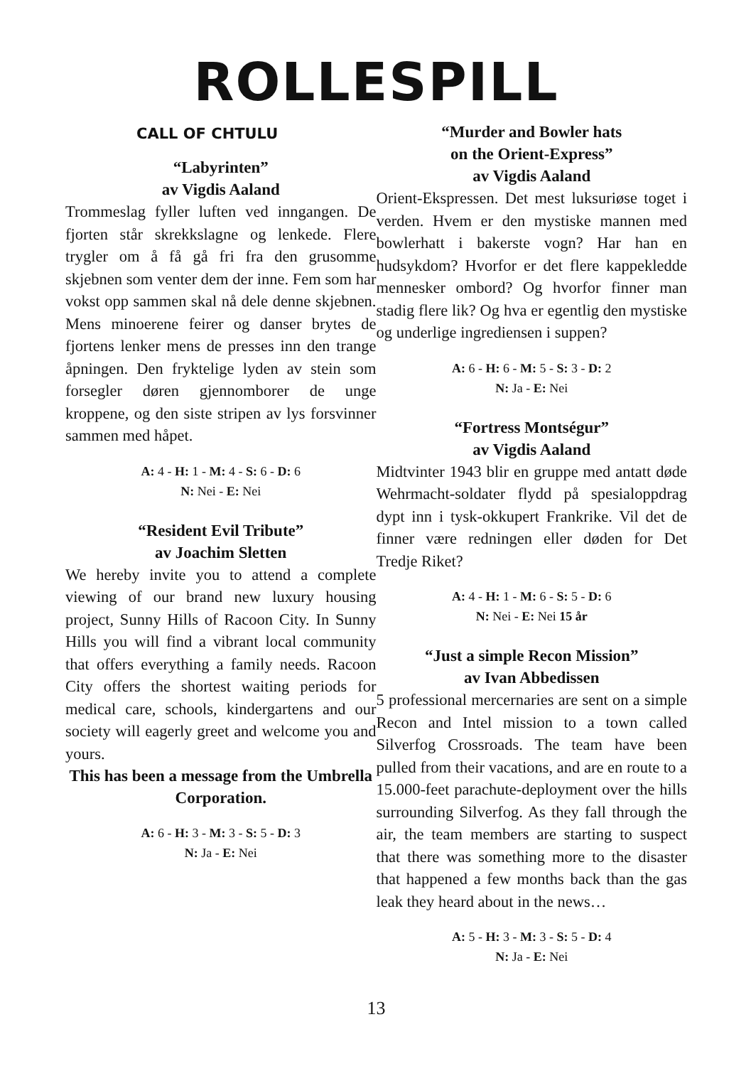ROLLESPILL
CALL OF CHTULU
“Labyrinten”
av Vigdis Aaland
Trommeslag fyller luften ved inngangen. De fjorten står skrekkslagne og lenkede. Flere trygler om å få gå fri fra den grusomme skjebnen som venter dem der inne. Fem som har vokst opp sammen skal nå dele denne skjebnen. Mens minoerene feirer og danser brytes de fjortens lenker mens de presses inn den trange åpningen. Den fryktelige lyden av stein som forsegler døren gjennomborer de unge kroppene, og den siste stripen av lys forsvinner sammen med håpet.
A: 4 - H: 1 - M: 4 - S: 6 - D: 6
N: Nei - E: Nei
“Resident Evil Tribute”
av Joachim Sletten
We hereby invite you to attend a complete viewing of our brand new luxury housing project, Sunny Hills of Racoon City. In Sunny Hills you will find a vibrant local community that offers everything a family needs. Racoon City offers the shortest waiting periods for medical care, schools, kindergartens and our society will eagerly greet and welcome you and yours.
This has been a message from the Umbrella Corporation.
A: 6 - H: 3 - M: 3 - S: 5 - D: 3
N: Ja - E: Nei
“Murder and Bowler hats
on the Orient-Express”
av Vigdis Aaland
Orient-Ekspressen. Det mest luksuriøse toget i verden. Hvem er den mystiske mannen med bowlerhatt i bakerste vogn? Har han en hudsykdom? Hvorfor er det flere kappekledde mennesker ombord? Og hvorfor finner man stadig flere lik? Og hva er egentlig den mystiske og underlige ingrediensen i suppen?
A: 6 - H: 6 - M: 5 - S: 3 - D: 2
N: Ja - E: Nei
“Fortress Montségur”
av Vigdis Aaland
Midtvinter 1943 blir en gruppe med antatt døde Wehrmacht-soldater flydd på spesialoppdrag dypt inn i tysk-okkupert Frankrike. Vil det de finner være redningen eller døden for Det Tredje Riket?
A: 4 - H: 1 - M: 6 - S: 5 - D: 6
N: Nei - E: Nei 15 år
“Just a simple Recon Mission”
av Ivan Abbedissen
5 professional mercernaries are sent on a simple Recon and Intel mission to a town called Silverfog Crossroads. The team have been pulled from their vacations, and are en route to a 15.000-feet parachute-deployment over the hills surrounding Silverfog. As they fall through the air, the team members are starting to suspect that there was something more to the disaster that happened a few months back than the gas leak they heard about in the news…
A: 5 - H: 3 - M: 3 - S: 5 - D: 4
N: Ja - E: Nei
13